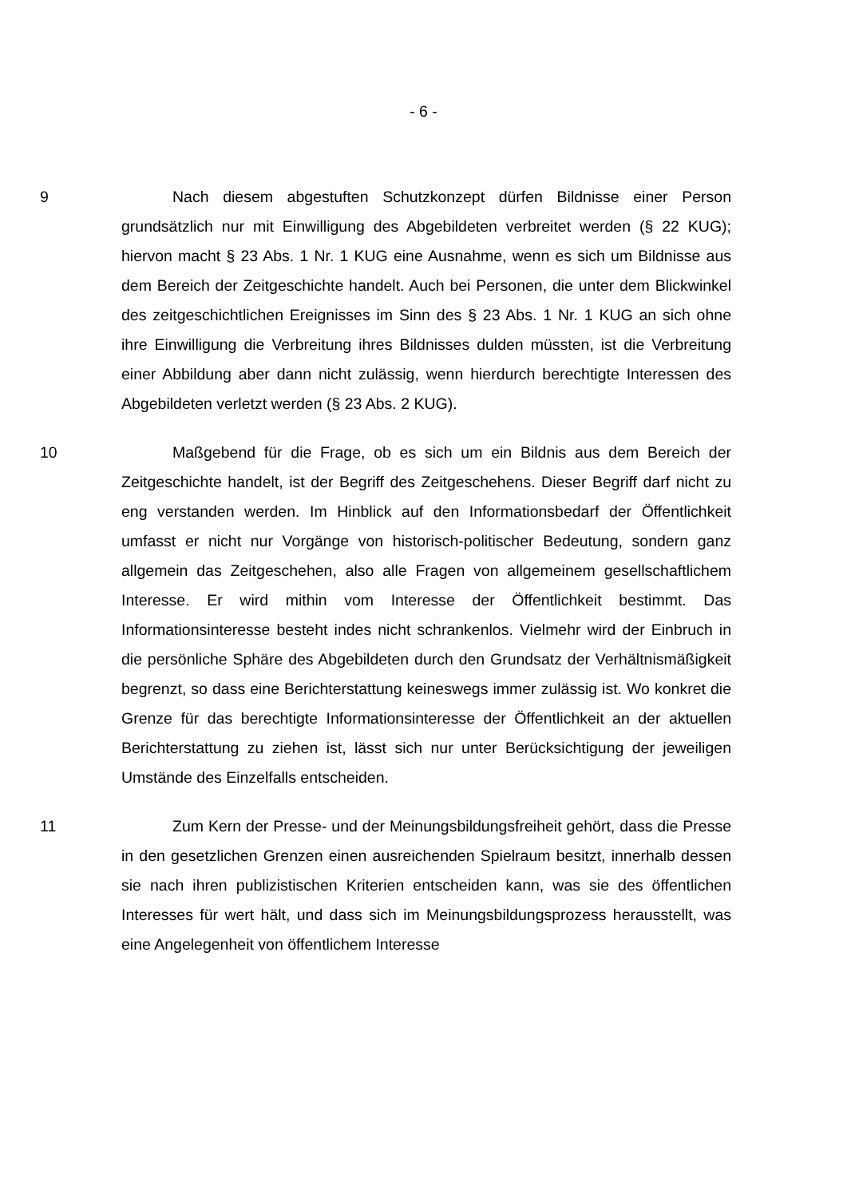- 6 -
9 Nach diesem abgestuften Schutzkonzept dürfen Bildnisse einer Person grundsätzlich nur mit Einwilligung des Abgebildeten verbreitet werden (§ 22 KUG); hiervon macht § 23 Abs. 1 Nr. 1 KUG eine Ausnahme, wenn es sich um Bildnisse aus dem Bereich der Zeitgeschichte handelt. Auch bei Personen, die unter dem Blickwinkel des zeitgeschichtlichen Ereignisses im Sinn des § 23 Abs. 1 Nr. 1 KUG an sich ohne ihre Einwilligung die Verbreitung ihres Bildnisses dulden müssten, ist die Verbreitung einer Abbildung aber dann nicht zulässig, wenn hierdurch berechtigte Interessen des Abgebildeten verletzt werden (§ 23 Abs. 2 KUG).
10 Maßgebend für die Frage, ob es sich um ein Bildnis aus dem Bereich der Zeitgeschichte handelt, ist der Begriff des Zeitgeschehens. Dieser Begriff darf nicht zu eng verstanden werden. Im Hinblick auf den Informationsbedarf der Öffentlichkeit umfasst er nicht nur Vorgänge von historisch-politischer Bedeutung, sondern ganz allgemein das Zeitgeschehen, also alle Fragen von allgemeinem gesellschaftlichem Interesse. Er wird mithin vom Interesse der Öffentlichkeit bestimmt. Das Informationsinteresse besteht indes nicht schrankenlos. Vielmehr wird der Einbruch in die persönliche Sphäre des Abgebildeten durch den Grundsatz der Verhältnismäßigkeit begrenzt, so dass eine Berichterstattung keineswegs immer zulässig ist. Wo konkret die Grenze für das berechtigte Informationsinteresse der Öffentlichkeit an der aktuellen Berichterstattung zu ziehen ist, lässt sich nur unter Berücksichtigung der jeweiligen Umstände des Einzelfalls entscheiden.
11 Zum Kern der Presse- und der Meinungsbildungsfreiheit gehört, dass die Presse in den gesetzlichen Grenzen einen ausreichenden Spielraum besitzt, innerhalb dessen sie nach ihren publizistischen Kriterien entscheiden kann, was sie des öffentlichen Interesses für wert hält, und dass sich im Meinungsbildungsprozess herausstellt, was eine Angelegenheit von öffentlichem Interesse